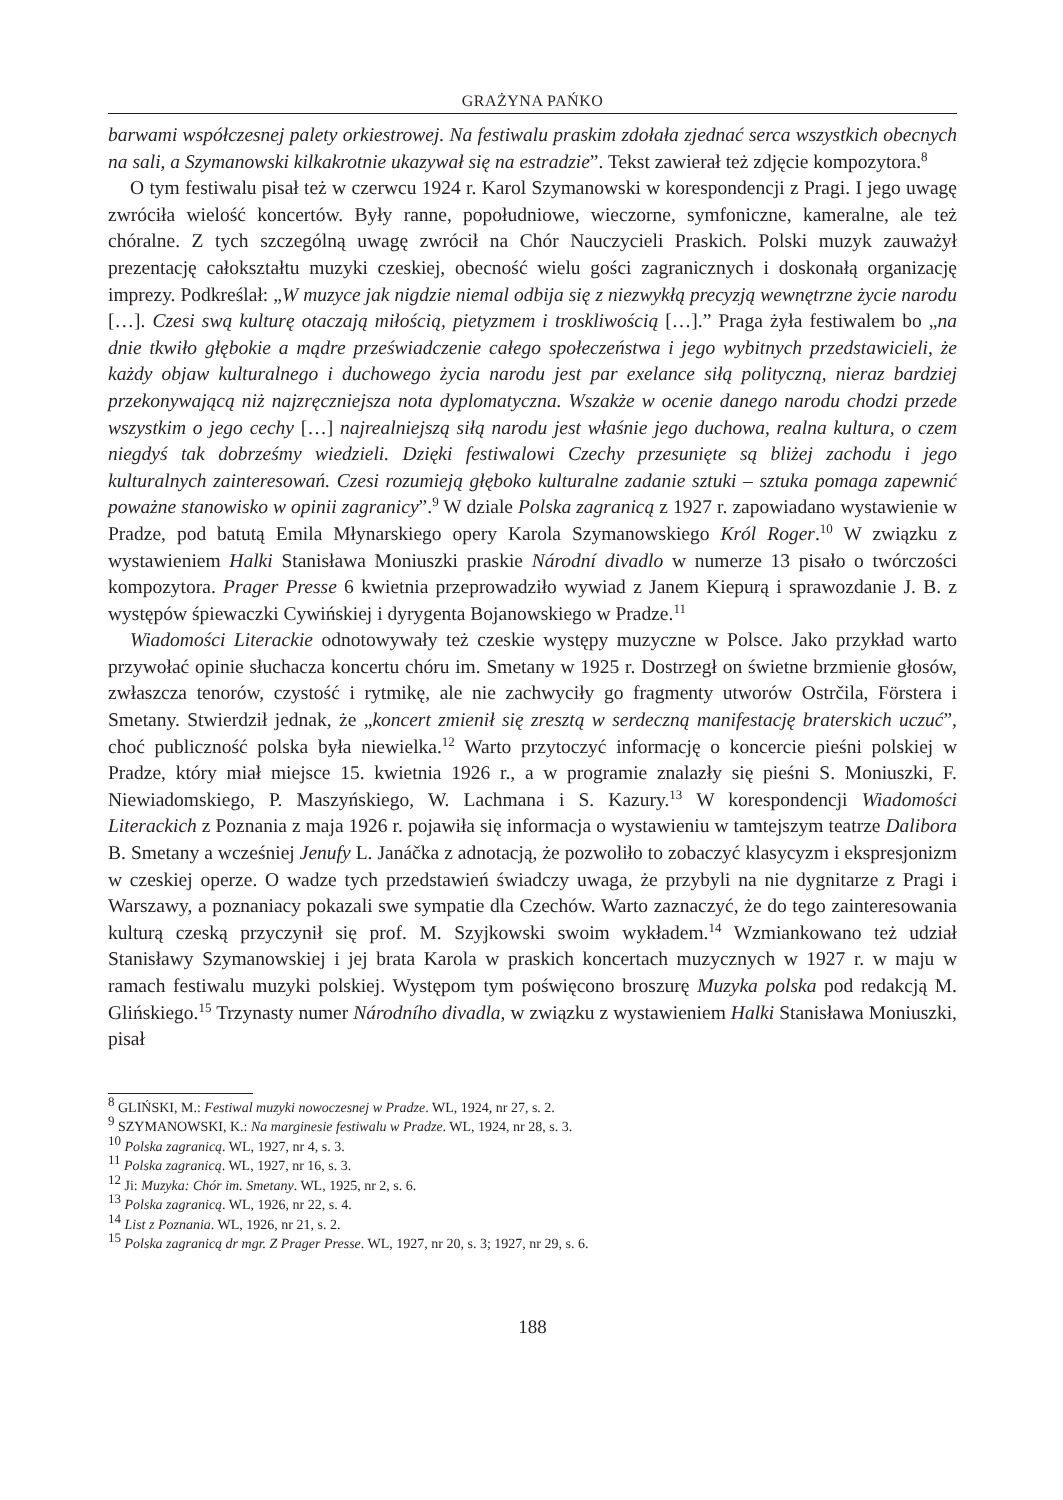GRAŻYNA PAŃKO
barwami współczesnej palety orkiestrowej. Na festiwalu praskim zdołała zjednać serca wszystkich obecnych na sali, a Szymanowski kilkakrotnie ukazywał się na estradzie”. Tekst zawierał też zdjęcie kompozytora.<sup>8</sup>
O tym festiwalu pisał też w czerwcu 1924 r. Karol Szymanowski w korespondencji z Pragi. I jego uwagę zwróciła wielość koncertów. Były ranne, popołudniowe, wieczorne, symfoniczne, kameralne, ale też chóralne. Z tych szczególną uwagę zwrócił na Chór Nauczycieli Praskich. Polski muzyk zauważył prezentację całokształtu muzyki czeskiej, obecność wielu gości zagranicznych i doskonałą organizację imprezy. Podkreślał: „W muzyce jak nigdzie niemal odbija się z niezwykłą precyzją wewnętrzne życie narodu […]. Czesi swą kulturę otaczają miłością, pietyzmem i troskliwością […].” Praga żyła festiwalem bo „na dnie tkwiło głębokie a mądre przeświadczenie całego społeczeństwa i jego wybitnych przedstawicieli, że każdy objaw kulturalnego i duchowego życia narodu jest par exelance siłą polityczną, nieraz bardziej przekonywającą niż najzręczniejsza nota dyplomatyczna. Wszakże w ocenie danego narodu chodzi przede wszystkim o jego cechy […] najrealniejszą siłą narodu jest właśnie jego duchowa, realna kultura, o czem niegdyś tak dobrześmy wiedzieli. Dzięki festiwalowi Czechy przesunięte są bliżej zachodu i jego kulturalnych zainteresowań. Czesi rozumieją głęboko kulturalne zadanie sztuki – sztuka pomaga zapewnić poważne stanowisko w opinii zagranicy”.<sup>9</sup> W dziale Polska zagranicą z 1927 r. zapowiadano wystawienie w Pradze, pod batutą Emila Młynarskiego opery Karola Szymanowskiego Król Roger.<sup>10</sup> W związku z wystawieniem Halki Stanisława Moniuszki praskie Národní divadlo w numerze 13 pisało o twórczości kompozytora. Prager Presse 6 kwietnia przeprowadziło wywiad z Janem Kiepurą i sprawozdanie J. B. z występów śpiewaczki Cywińskiej i dyrygenta Bojanowskiego w Pradze.<sup>11</sup>
Wiadomości Literackie odnotowywały też czeskie występy muzyczne w Polsce. Jako przykład warto przywołać opinie słuchacza koncertu chóru im. Smetany w 1925 r. Dostrzegł on świetne brzmienie głosów, zwłaszcza tenorów, czystość i rytmikę, ale nie zachwyciły go fragmenty utworów Ostrčila, Förstera i Smetany. Stwierdził jednak, że „koncert zmienił się zresztą w serdeczną manifestację braterskich uczuć”, choć publiczność polska była niewielka.<sup>12</sup> Warto przytoczyć informację o koncercie pieśni polskiej w Pradze, który miał miejsce 15. kwietnia 1926 r., a w programie znalazły się pieśni S. Moniuszki, F. Niewiadomskiego, P. Maszyńskiego, W. Lachmana i S. Kazury.<sup>13</sup> W korespondencji Wiadomości Literackich z Poznania z maja 1926 r. pojawiła się informacja o wystawieniu w tamtejszym teatrze Dalibora B. Smetany a wcześniej Jenufy L. Janáčka z adnotacją, że pozwoliło to zobaczyć klasycyzm i ekspresjonizm w czeskiej operze. O wadze tych przedstawień świadczy uwaga, że przybyli na nie dygnitarze z Pragi i Warszawy, a poznaniacy pokazali swe sympatie dla Czechów. Warto zaznaczyć, że do tego zainteresowania kulturą czeską przyczynił się prof. M. Szyjkowski swoim wykładem.<sup>14</sup> Wzmiankowano też udział Stanisławy Szymanowskiej i jej brata Karola w praskich koncertach muzycznych w 1927 r. w maju w ramach festiwalu muzyki polskiej. Występom tym poświęcono broszurę Muzyka polska pod redakcją M. Glińskiego.<sup>15</sup> Trzynasty numer Národního divadla, w związku z wystawieniem Halki Stanisława Moniuszki, pisał
<sup>8</sup> GLIŃSKI, M.: Festiwal muzyki nowoczesnej w Pradze. WL, 1924, nr 27, s. 2.
<sup>9</sup> SZYMANOWSKI, K.: Na marginesie festiwalu w Pradze. WL, 1924, nr 28, s. 3.
<sup>10</sup> Polska zagranicą. WL, 1927, nr 4, s. 3.
<sup>11</sup> Polska zagranicą. WL, 1927, nr 16, s. 3.
<sup>12</sup> Ji: Muzyka: Chór im. Smetany. WL, 1925, nr 2, s. 6.
<sup>13</sup> Polska zagranicą. WL, 1926, nr 22, s. 4.
<sup>14</sup> List z Poznania. WL, 1926, nr 21, s. 2.
<sup>15</sup> Polska zagranicą dr mgr. Z Prager Presse. WL, 1927, nr 20, s. 3; 1927, nr 29, s. 6.
188